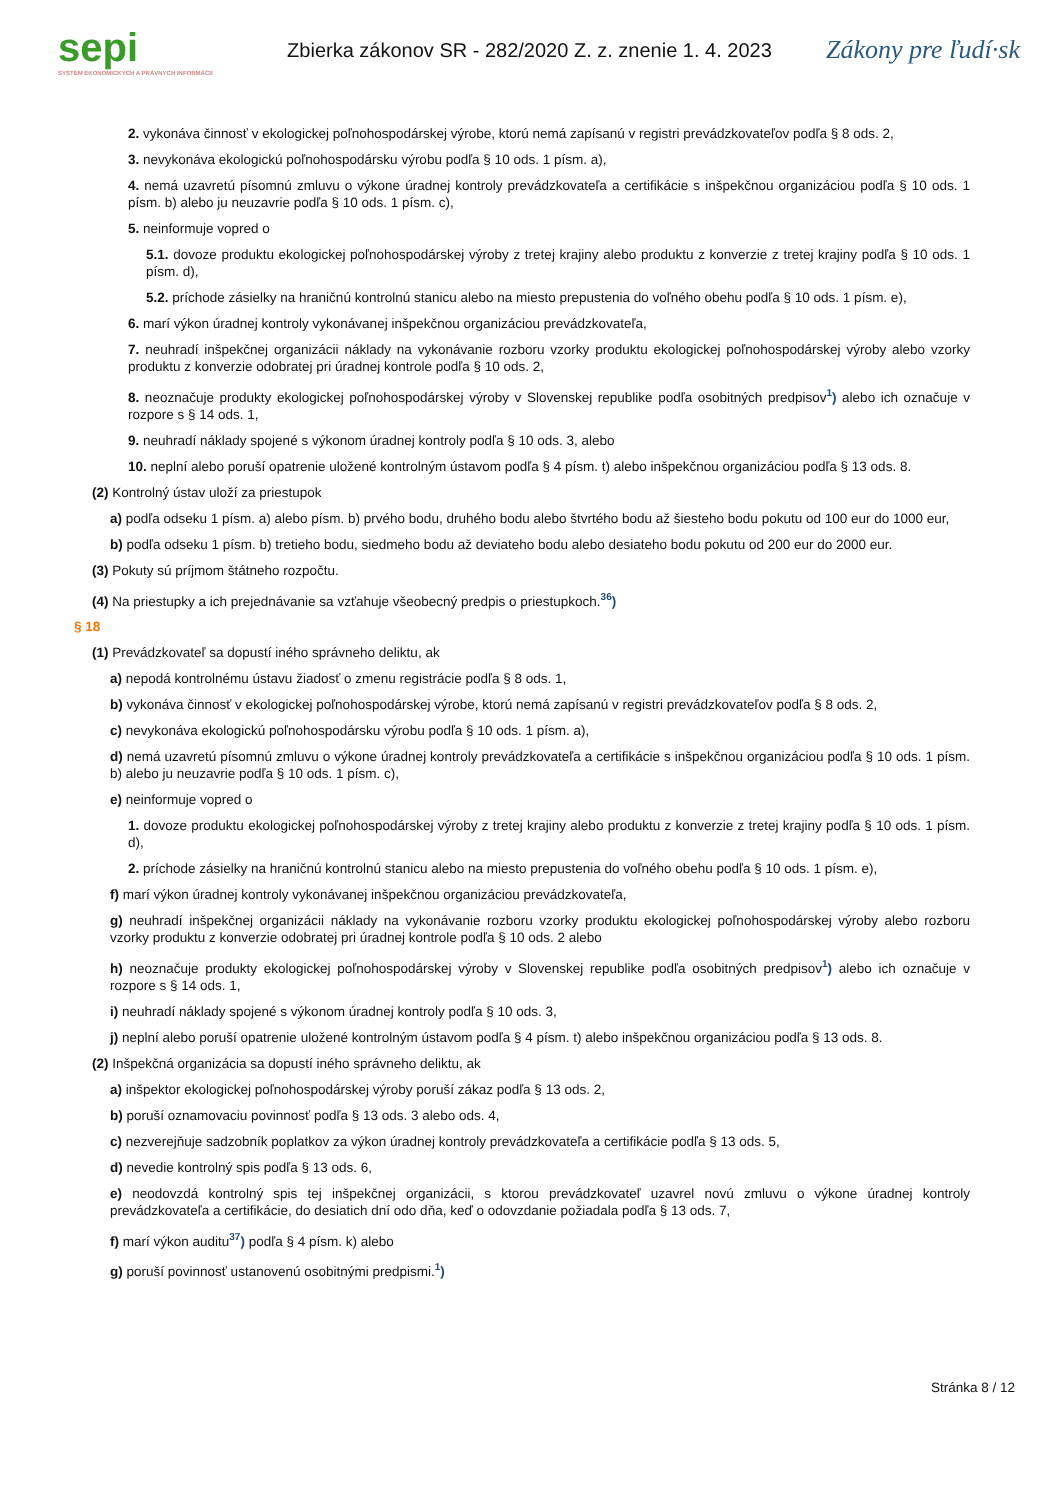sepi
SYSTÉM EKONOMICKÝCH A PRÁVNYCH INFORMÁCIÍ
Zbierka zákonov SR - 282/2020 Z. z. znenie 1. 4. 2023
Zákony pre ľudí·sk
2. vykonáva činnosť v ekologickej poľnohospodárskej výrobe, ktorú nemá zapísanú v registri prevádzkovateľov podľa § 8 ods. 2,
3. nevykonáva ekologickú poľnohospodársku výrobu podľa § 10 ods. 1 písm. a),
4. nemá uzavretú písomnú zmluvu o výkone úradnej kontroly prevádzkovateľa a certifikácie s inšpekčnou organizáciou podľa § 10 ods. 1 písm. b) alebo ju neuzavrie podľa § 10 ods. 1 písm. c),
5. neinformuje vopred o
5.1. dovoze produktu ekologickej poľnohospodárskej výroby z tretej krajiny alebo produktu z konverzie z tretej krajiny podľa § 10 ods. 1 písm. d),
5.2. príchode zásielky na hraničnú kontrolnú stanicu alebo na miesto prepustenia do voľného obehu podľa § 10 ods. 1 písm. e),
6. marí výkon úradnej kontroly vykonávanej inšpekčnou organizáciou prevádzkovateľa,
7. neuhradí inšpekčnej organizácii náklady na vykonávanie rozboru vzorky produktu ekologickej poľnohospodárskej výroby alebo vzorky produktu z konverzie odobratej pri úradnej kontrole podľa § 10 ods. 2,
8. neoznačuje produkty ekologickej poľnohospodárskej výroby v Slovenskej republike podľa osobitných predpisov<sup>1</sup>) alebo ich označuje v rozpore s § 14 ods. 1,
9. neuhradí náklady spojené s výkonom úradnej kontroly podľa § 10 ods. 3, alebo
10. neplní alebo poruší opatrenie uložené kontrolným ústavom podľa § 4 písm. t) alebo inšpekčnou organizáciou podľa § 13 ods. 8.
(2) Kontrolný ústav uloží za priestupok
a) podľa odseku 1 písm. a) alebo písm. b) prvého bodu, druhého bodu alebo štvrtého bodu až šiesteho bodu pokutu od 100 eur do 1000 eur,
b) podľa odseku 1 písm. b) tretieho bodu, siedmeho bodu až deviateho bodu alebo desiateho bodu pokutu od 200 eur do 2000 eur.
(3) Pokuty sú príjmom štátneho rozpočtu.
(4) Na priestupky a ich prejednávanie sa vzťahuje všeobecný predpis o priestupkoch.<sup>36</sup>)
§ 18
(1) Prevádzkovateľ sa dopustí iného správneho deliktu, ak
a) nepodá kontrolnému ústavu žiadosť o zmenu registrácie podľa § 8 ods. 1,
b) vykonáva činnosť v ekologickej poľnohospodárskej výrobe, ktorú nemá zapísanú v registri prevádzkovateľov podľa § 8 ods. 2,
c) nevykonáva ekologickú poľnohospodársku výrobu podľa § 10 ods. 1 písm. a),
d) nemá uzavretú písomnú zmluvu o výkone úradnej kontroly prevádzkovateľa a certifikácie s inšpekčnou organizáciou podľa § 10 ods. 1 písm. b) alebo ju neuzavrie podľa § 10 ods. 1 písm. c),
e) neinformuje vopred o
1. dovoze produktu ekologickej poľnohospodárskej výroby z tretej krajiny alebo produktu z konverzie z tretej krajiny podľa § 10 ods. 1 písm. d),
2. príchode zásielky na hraničnú kontrolnú stanicu alebo na miesto prepustenia do voľného obehu podľa § 10 ods. 1 písm. e),
f) marí výkon úradnej kontroly vykonávanej inšpekčnou organizáciou prevádzkovateľa,
g) neuhradí inšpekčnej organizácii náklady na vykonávanie rozboru vzorky produktu ekologickej poľnohospodárskej výroby alebo rozboru vzorky produktu z konverzie odobratej pri úradnej kontrole podľa § 10 ods. 2 alebo
h) neoznačuje produkty ekologickej poľnohospodárskej výroby v Slovenskej republike podľa osobitných predpisov<sup>1</sup>) alebo ich označuje v rozpore s § 14 ods. 1,
i) neuhradí náklady spojené s výkonom úradnej kontroly podľa § 10 ods. 3,
j) neplní alebo poruší opatrenie uložené kontrolným ústavom podľa § 4 písm. t) alebo inšpekčnou organizáciou podľa § 13 ods. 8.
(2) Inšpekčná organizácia sa dopustí iného správneho deliktu, ak
a) inšpektor ekologickej poľnohospodárskej výroby poruší zákaz podľa § 13 ods. 2,
b) poruší oznamovaciu povinnosť podľa § 13 ods. 3 alebo ods. 4,
c) nezverejňuje sadzobník poplatkov za výkon úradnej kontroly prevádzkovateľa a certifikácie podľa § 13 ods. 5,
d) nevedie kontrolný spis podľa § 13 ods. 6,
e) neodovzdá kontrolný spis tej inšpekčnej organizácii, s ktorou prevádzkovateľ uzavrel novú zmluvu o výkone úradnej kontroly prevádzkovateľa a certifikácie, do desiatich dní odo dňa, keď o odovzdanie požiadala podľa § 13 ods. 7,
f) marí výkon auditu<sup>37</sup>) podľa § 4 písm. k) alebo
g) poruší povinnosť ustanovenú osobitnými predpismi.<sup>1</sup>)
Stránka 8 / 12